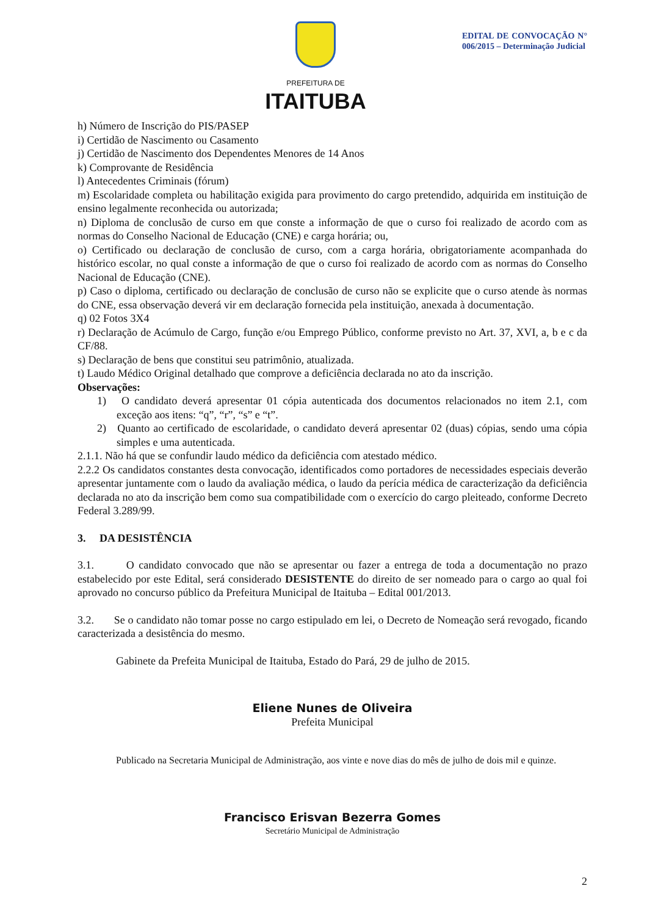PREFEITURA DE
ITAITUBA
EDITAL DE CONVOCAÇÃO N° 006/2015 – Determinação Judicial
h) Número de Inscrição do PIS/PASEP
i) Certidão de Nascimento ou Casamento
j) Certidão de Nascimento dos Dependentes Menores de 14 Anos
k) Comprovante de Residência
l) Antecedentes Criminais (fórum)
m) Escolaridade completa ou habilitação exigida para provimento do cargo pretendido, adquirida em instituição de ensino legalmente reconhecida ou autorizada;
n) Diploma de conclusão de curso em que conste a informação de que o curso foi realizado de acordo com as normas do Conselho Nacional de Educação (CNE) e carga horária; ou,
o) Certificado ou declaração de conclusão de curso, com a carga horária, obrigatoriamente acompanhada do histórico escolar, no qual conste a informação de que o curso foi realizado de acordo com as normas do Conselho Nacional de Educação (CNE).
p) Caso o diploma, certificado ou declaração de conclusão de curso não se explicite que o curso atende às normas do CNE, essa observação deverá vir em declaração fornecida pela instituição, anexada à documentação.
q) 02 Fotos 3X4
r) Declaração de Acúmulo de Cargo, função e/ou Emprego Público, conforme previsto no Art. 37, XVI, a, b e c da CF/88.
s) Declaração de bens que constitui seu patrimônio, atualizada.
t) Laudo Médico Original detalhado que comprove a deficiência declarada no ato da inscrição.
Observações:
1) O candidato deverá apresentar 01 cópia autenticada dos documentos relacionados no item 2.1, com exceção aos itens: “q”, “r”, “s” e “t”.
2) Quanto ao certificado de escolaridade, o candidato deverá apresentar 02 (duas) cópias, sendo uma cópia simples e uma autenticada.
2.1.1. Não há que se confundir laudo médico da deficiência com atestado médico.
2.2.2 Os candidatos constantes desta convocação, identificados como portadores de necessidades especiais deverão apresentar juntamente com o laudo da avaliação médica, o laudo da perícia médica de caracterização da deficiência declarada no ato da inscrição bem como sua compatibilidade com o exercício do cargo pleiteado, conforme Decreto Federal 3.289/99.
3. DA DESISTÊNCIA
3.1. O candidato convocado que não se apresentar ou fazer a entrega de toda a documentação no prazo estabelecido por este Edital, será considerado DESISTENTE do direito de ser nomeado para o cargo ao qual foi aprovado no concurso público da Prefeitura Municipal de Itaituba – Edital 001/2013.
3.2. Se o candidato não tomar posse no cargo estipulado em lei, o Decreto de Nomeação será revogado, ficando caracterizada a desistência do mesmo.
Gabinete da Prefeita Municipal de Itaituba, Estado do Pará, 29 de julho de 2015.
Eliene Nunes de Oliveira
Prefeita Municipal
Publicado na Secretaria Municipal de Administração, aos vinte e nove dias do mês de julho de dois mil e quinze.
Francisco Erisvan Bezerra Gomes
Secretário Municipal de Administração
2